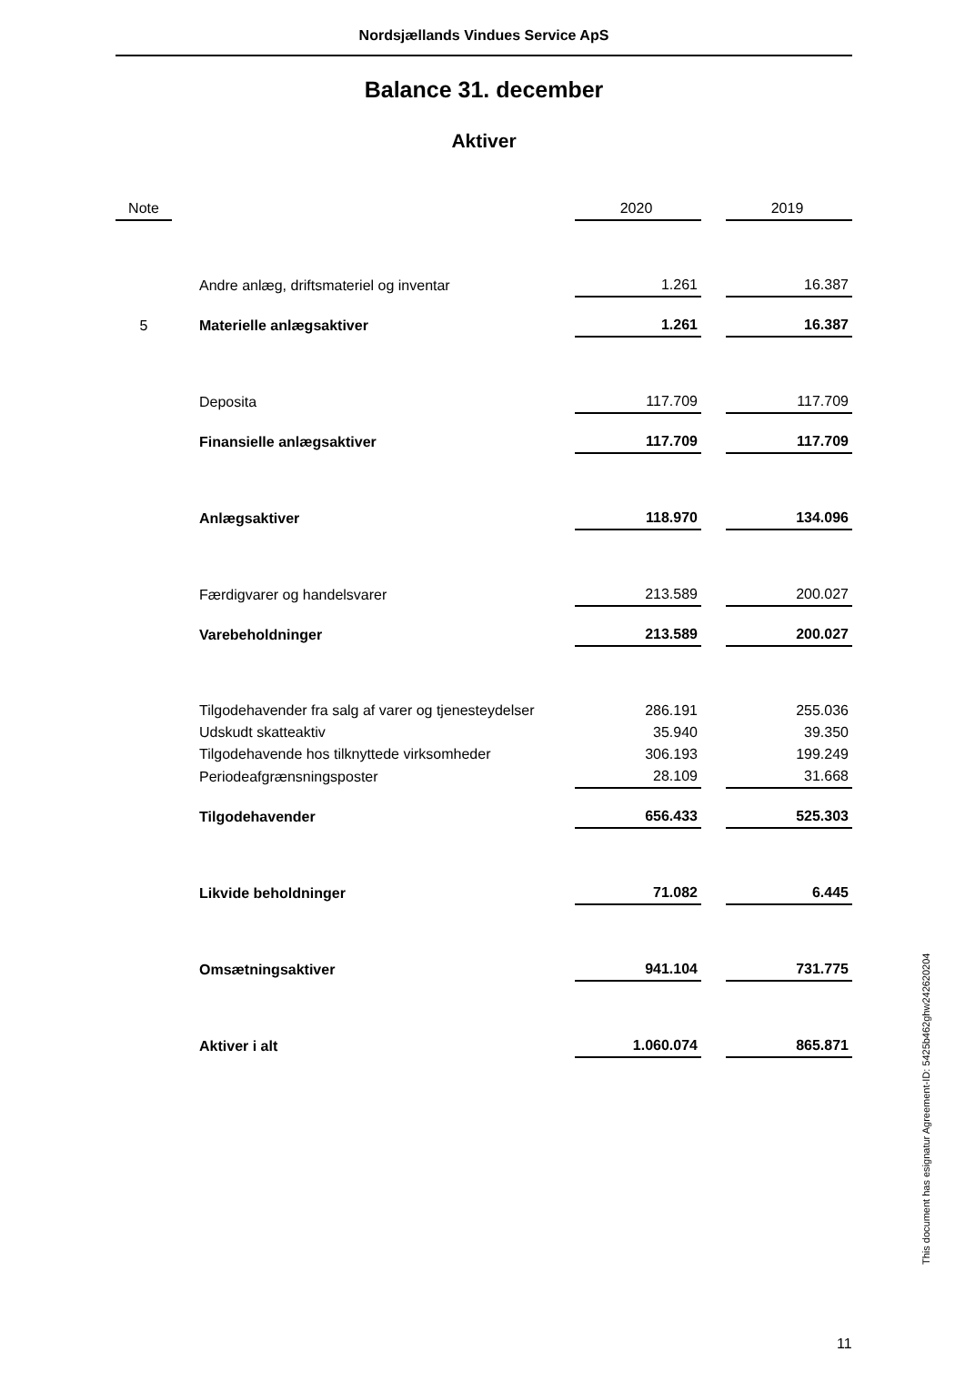Nordsjællands Vindues Service ApS
Balance 31. december
Aktiver
| Note | | | 2020 | | 2019 |
| --- | --- | --- | --- | --- | --- |
| | | Andre anlæg, driftsmateriel og inventar | 1.261 | | 16.387 |
| 5 | | Materielle anlægsaktiver | 1.261 | | 16.387 |
| | | Deposita | 117.709 | | 117.709 |
| | | Finansielle anlægsaktiver | 117.709 | | 117.709 |
| | | Anlægsaktiver | 118.970 | | 134.096 |
| | | Færdigvarer og handelsvarer | 213.589 | | 200.027 |
| | | Varebeholdninger | 213.589 | | 200.027 |
| | | Tilgodehavender fra salg af varer og tjenesteydelser | 286.191 | | 255.036 |
| | | Udskudt skatteaktiv | 35.940 | | 39.350 |
| | | Tilgodehavende hos tilknyttede virksomheder | 306.193 | | 199.249 |
| | | Periodeafgrænsningsposter | 28.109 | | 31.668 |
| | | Tilgodehavender | 656.433 | | 525.303 |
| | | Likvide beholdninger | 71.082 | | 6.445 |
| | | Omsætningsaktiver | 941.104 | | 731.775 |
| | | Aktiver i alt | 1.060.074 | | 865.871 |
This document has esignatur Agreement-ID: 5425b462ghw242620204
11